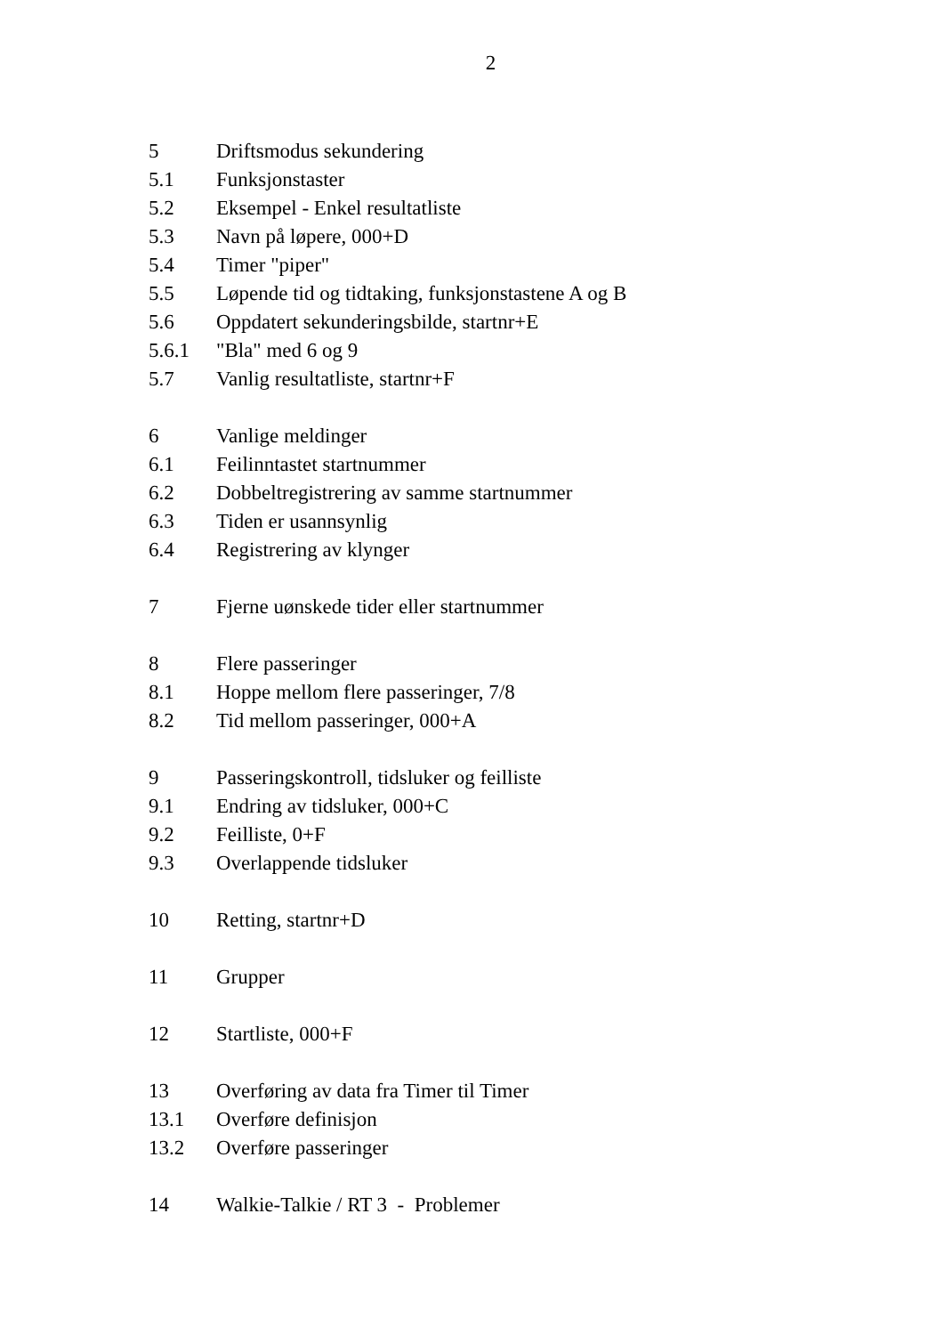2
5 Driftsmodus sekundering
5.1 Funksjonstaster
5.2 Eksempel - Enkel resultatliste
5.3 Navn på løpere, 000+D
5.4 Timer "piper"
5.5 Løpende tid og tidtaking, funksjonstastene A og B
5.6 Oppdatert sekunderingsbilde, startnr+E
5.6.1 "Bla" med 6 og 9
5.7 Vanlig resultatliste, startnr+F
6 Vanlige meldinger
6.1 Feilinntastet startnummer
6.2 Dobbeltregistrering av samme startnummer
6.3 Tiden er usannsynlig
6.4 Registrering av klynger
7 Fjerne uønskede tider eller startnummer
8 Flere passeringer
8.1 Hoppe mellom flere passeringer, 7/8
8.2 Tid mellom passeringer, 000+A
9 Passeringskontroll, tidsluker og feilliste
9.1 Endring av tidsluker, 000+C
9.2 Feilliste, 0+F
9.3 Overlappende tidsluker
10 Retting, startnr+D
11 Grupper
12 Startliste, 000+F
13 Overføring av data fra Timer til Timer
13.1 Overføre definisjon
13.2 Overføre passeringer
14 Walkie-Talkie / RT 3 - Problemer